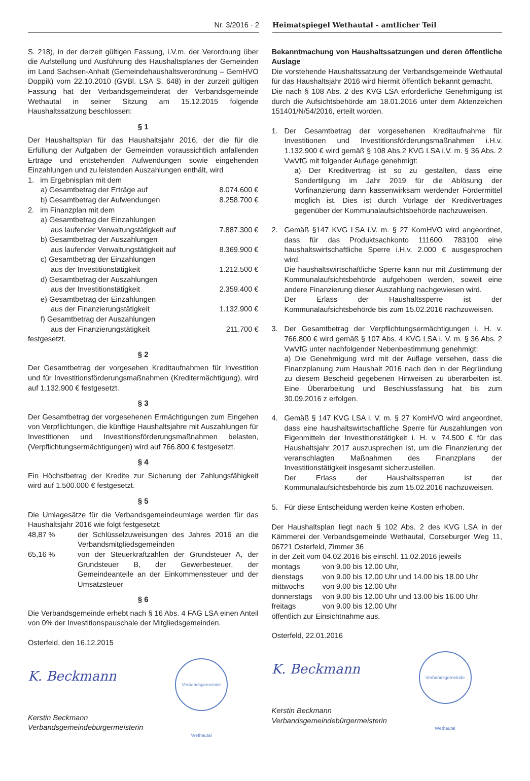Nr. 3/2016 · 2 Heimatspiegel Wethautal - amtlicher Teil
S. 218), in der derzeit gültigen Fassung, i.V.m. der Verordnung über die Aufstellung und Ausführung des Haushaltsplanes der Gemeinden im Land Sachsen-Anhalt (Gemeindehaushaltsverordnung – GemHVO Doppik) vom 22.10.2010 (GVBl. LSA S. 648) in der zurzeit gültigen Fassung hat der Verbandsgemeinderat der Verbandsgemeinde Wethautal in seiner Sitzung am 15.12.2015 folgende Haushaltssatzung beschlossen:
§ 1
Der Haushaltsplan für das Haushaltsjahr 2016, der die für die Erfüllung der Aufgaben der Gemeinden voraussichtlich anfallenden Erträge und entstehenden Aufwendungen sowie eingehenden Einzahlungen und zu leistenden Auszahlungen enthält, wird
1. im Ergebnisplan mit dem
a) Gesamtbetrag der Erträge auf 8.074.600 €
b) Gesamtbetrag der Aufwendungen 8.258.700 €
2. im Finanzplan mit dem
a) Gesamtbetrag der Einzahlungen
aus laufender Verwaltungstätigkeit auf 7.887.300 €
b) Gesamtbetrag der Auszahlungen
aus laufender Verwaltungstätigkeit auf 8.369.900 €
c) Gesamtbetrag der Einzahlungen
aus der Investitionstätigkeit 1.212.500 €
d) Gesamtbetrag der Auszahlungen
aus der Investitionstätigkeit 2.359.400 €
e) Gesamtbetrag der Einzahlungen
aus der Finanzierungstätigkeit 1.132.900 €
f) Gesamtbetrag der Auszahlungen
aus der Finanzierungstätigkeit 211.700 €
festgesetzt.
§ 2
Der Gesamtbetrag der vorgesehen Kreditaufnahmen für Investition und für Investitionsförderungsmaßnahmen (Kreditermächtigung), wird auf 1.132.900 € festgesetzt.
§ 3
Der Gesamtbetrag der vorgesehenen Ermächtigungen zum Eingehen von Verpflichtungen, die künftige Haushaltsjahre mit Auszahlungen für Investitionen und Investitionsförderungsmaßnahmen belasten, (Verpflichtungsermächtigungen) wird auf 766.800 € festgesetzt.
§ 4
Ein Höchstbetrag der Kredite zur Sicherung der Zahlungsfähigkeit wird auf 1.500.000 € festgesetzt.
§ 5
Die Umlagesätze für die Verbandsgemeindeumlage werden für das Haushaltsjahr 2016 wie folgt festgesetzt:
48,87 % der Schlüsselzuweisungen des Jahres 2016 an die Verbandsmitgliedsgemeinden
65,16 % von der Steuerkraftzahlen der Grundsteuer A, der Grundsteuer B, der Gewerbesteuer, der Gemeindeanteile an der Einkommenssteuer und der Umsatzsteuer
§ 6
Die Verbandsgemeinde erhebt nach § 16 Abs. 4 FAG LSA einen Anteil von 0% der Investitionspauschale der Mitgliedsgemeinden.
Osterfeld, den 16.12.2015
K. Beckmann
Verbandsgemeinde Wethautal
Kerstin Beckmann
Verbandsgemeindebürgermeisterin
Bekanntmachung von Haushaltssatzungen und deren öffentliche Auslage
Die vorstehende Haushaltssatzung der Verbandsgemeinde Wethautal für das Haushaltsjahr 2016 wird hiermit öffentlich bekannt gemacht.
Die nach § 108 Abs. 2 des KVG LSA erforderliche Genehmigung ist durch die Aufsichtsbehörde am 18.01.2016 unter dem Aktenzeichen 151401/N/54/2016, erteilt worden.
1. Der Gesamtbetrag der vorgesehenen Kreditaufnahme für Investitionen und Investitionsförderungsmaßnahmen i.H.v. 1.132.900 € wird gemäß § 108 Abs.2 KVG LSA i.V. m. § 36 Abs. 2 VwVfG mit folgender Auflage genehmigt:
a) Der Kreditvertrag ist so zu gestalten, dass eine Sondertilgung im Jahr 2019 für die Ablösung der Vorfinanzierung dann kassenwirksam werdender Fördermittel möglich ist. Dies ist durch Vorlage der Kreditvertrages gegenüber der Kommunalaufsichtsbehörde nachzuweisen.
2. Gemäß §147 KVG LSA i.V. m. § 27 KomHVO wird angeordnet, dass für das Produktsachkonto 111600. 783100 eine haushaltswirtschaftliche Sperre i.H.v. 2.000 € ausgesprochen wird.
Die haushaltswirtschaftliche Sperre kann nur mit Zustimmung der Kommunalaufsichtsbehörde aufgehoben werden, soweit eine andere Finanzierung dieser Auszahlung nachgewiesen wird.
Der Erlass der Haushaltssperre ist der Kommunalaufsichtsbehörde bis zum 15.02.2016 nachzuweisen.
3. Der Gesamtbetrag der Verpflichtungsermächtigungen i. H. v. 766.800 € wird gemäß § 107 Abs. 4 KVG LSA i. V. m. § 36 Abs. 2 VwVfG unter nachfolgender Nebenbestimmung genehmigt:
a) Die Genehmigung wird mit der Auflage versehen, dass die Finanzplanung zum Haushalt 2016 nach den in der Begründung zu diesem Bescheid gegebenen Hinweisen zu überarbeiten ist. Eine Überarbeitung und Beschlussfassung hat bis zum 30.09.2016 z erfolgen.
4. Gemäß § 147 KVG LSA i. V. m. § 27 KomHVO wird angeordnet, dass eine haushaltswirtschaftliche Sperre für Auszahlungen von Eigenmitteln der Investitionstätigkeit i. H. v. 74.500 € für das Haushaltsjahr 2017 auszusprechen ist, um die Finanzierung der veranschlagten Maßnahmen des Finanzplans der Investitionstätigkeit insgesamt sicherzustellen.
Der Erlass der Haushaltssperren ist der Kommunalaufsichtsbehörde bis zum 15.02.2016 nachzuweisen.
5. Für diese Entscheidung werden keine Kosten erhoben.
Der Haushaltsplan liegt nach § 102 Abs. 2 des KVG LSA in der Kämmerei der Verbandsgemeinde Wethautal, Corseburger Weg 11, 06721 Osterfeld, Zimmer 36
in der Zeit vom 04.02.2016 bis einschl. 11.02.2016 jeweils
montags von 9.00 bis 12.00 Uhr,
dienstags von 9.00 bis 12.00 Uhr und 14.00 bis 18.00 Uhr
mittwochs von 9.00 bis 12.00 Uhr
donnerstags von 9.00 bis 12.00 Uhr und 13.00 bis 16.00 Uhr
freitags von 9.00 bis 12.00 Uhr
öffentlich zur Einsichtnahme aus.
Osterfeld, 22.01.2016
K. Beckmann
Verbandsgemeinde Wethautal
Kerstin Beckmann
Verbandsgemeindebürgermeisterin